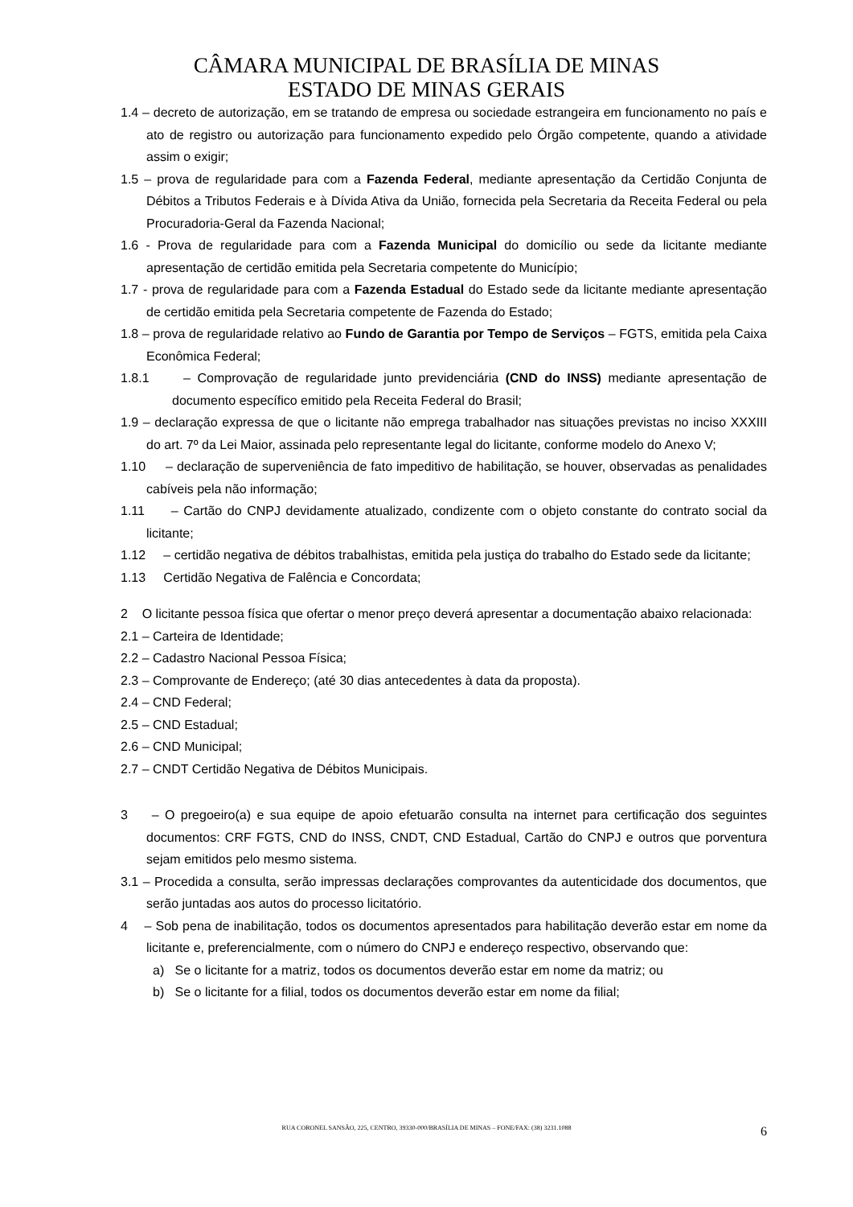CÂMARA MUNICIPAL DE BRASÍLIA DE MINAS
ESTADO DE MINAS GERAIS
1.4 – decreto de autorização, em se tratando de empresa ou sociedade estrangeira em funcionamento no país e ato de registro ou autorização para funcionamento expedido pelo Órgão competente, quando a atividade assim o exigir;
1.5 – prova de regularidade para com a Fazenda Federal, mediante apresentação da Certidão Conjunta de Débitos a Tributos Federais e à Dívida Ativa da União, fornecida pela Secretaria da Receita Federal ou pela Procuradoria-Geral da Fazenda Nacional;
1.6 - Prova de regularidade para com a Fazenda Municipal do domicílio ou sede da licitante mediante apresentação de certidão emitida pela Secretaria competente do Município;
1.7 - prova de regularidade para com a Fazenda Estadual do Estado sede da licitante mediante apresentação de certidão emitida pela Secretaria competente de Fazenda do Estado;
1.8 – prova de regularidade relativo ao Fundo de Garantia por Tempo de Serviços – FGTS, emitida pela Caixa Econômica Federal;
1.8.1 – Comprovação de regularidade junto previdenciária (CND do INSS) mediante apresentação de documento específico emitido pela Receita Federal do Brasil;
1.9 – declaração expressa de que o licitante não emprega trabalhador nas situações previstas no inciso XXXIII do art. 7º da Lei Maior, assinada pelo representante legal do licitante, conforme modelo do Anexo V;
1.10 – declaração de superveniência de fato impeditivo de habilitação, se houver, observadas as penalidades cabíveis pela não informação;
1.11 – Cartão do CNPJ devidamente atualizado, condizente com o objeto constante do contrato social da licitante;
1.12 – certidão negativa de débitos trabalhistas, emitida pela justiça do trabalho do Estado sede da licitante;
1.13 Certidão Negativa de Falência e Concordata;
2 O licitante pessoa física que ofertar o menor preço deverá apresentar a documentação abaixo relacionada:
2.1 – Carteira de Identidade;
2.2 – Cadastro Nacional Pessoa Física;
2.3 – Comprovante de Endereço; (até 30 dias antecedentes à data da proposta).
2.4 – CND Federal;
2.5 – CND Estadual;
2.6 – CND Municipal;
2.7 – CNDT Certidão Negativa de Débitos Municipais.
3 – O pregoeiro(a) e sua equipe de apoio efetuarão consulta na internet para certificação dos seguintes documentos: CRF FGTS, CND do INSS, CNDT, CND Estadual, Cartão do CNPJ e outros que porventura sejam emitidos pelo mesmo sistema.
3.1 – Procedida a consulta, serão impressas declarações comprovantes da autenticidade dos documentos, que serão juntadas aos autos do processo licitatório.
4 – Sob pena de inabilitação, todos os documentos apresentados para habilitação deverão estar em nome da licitante e, preferencialmente, com o número do CNPJ e endereço respectivo, observando que:
a) Se o licitante for a matriz, todos os documentos deverão estar em nome da matriz; ou
b) Se o licitante for a filial, todos os documentos deverão estar em nome da filial;
RUA CORONEL SANSÃO, 225, CENTRO, 39330-000/BRASÍLIA DE MINAS – FONE/FAX: (38) 3231.1088 6